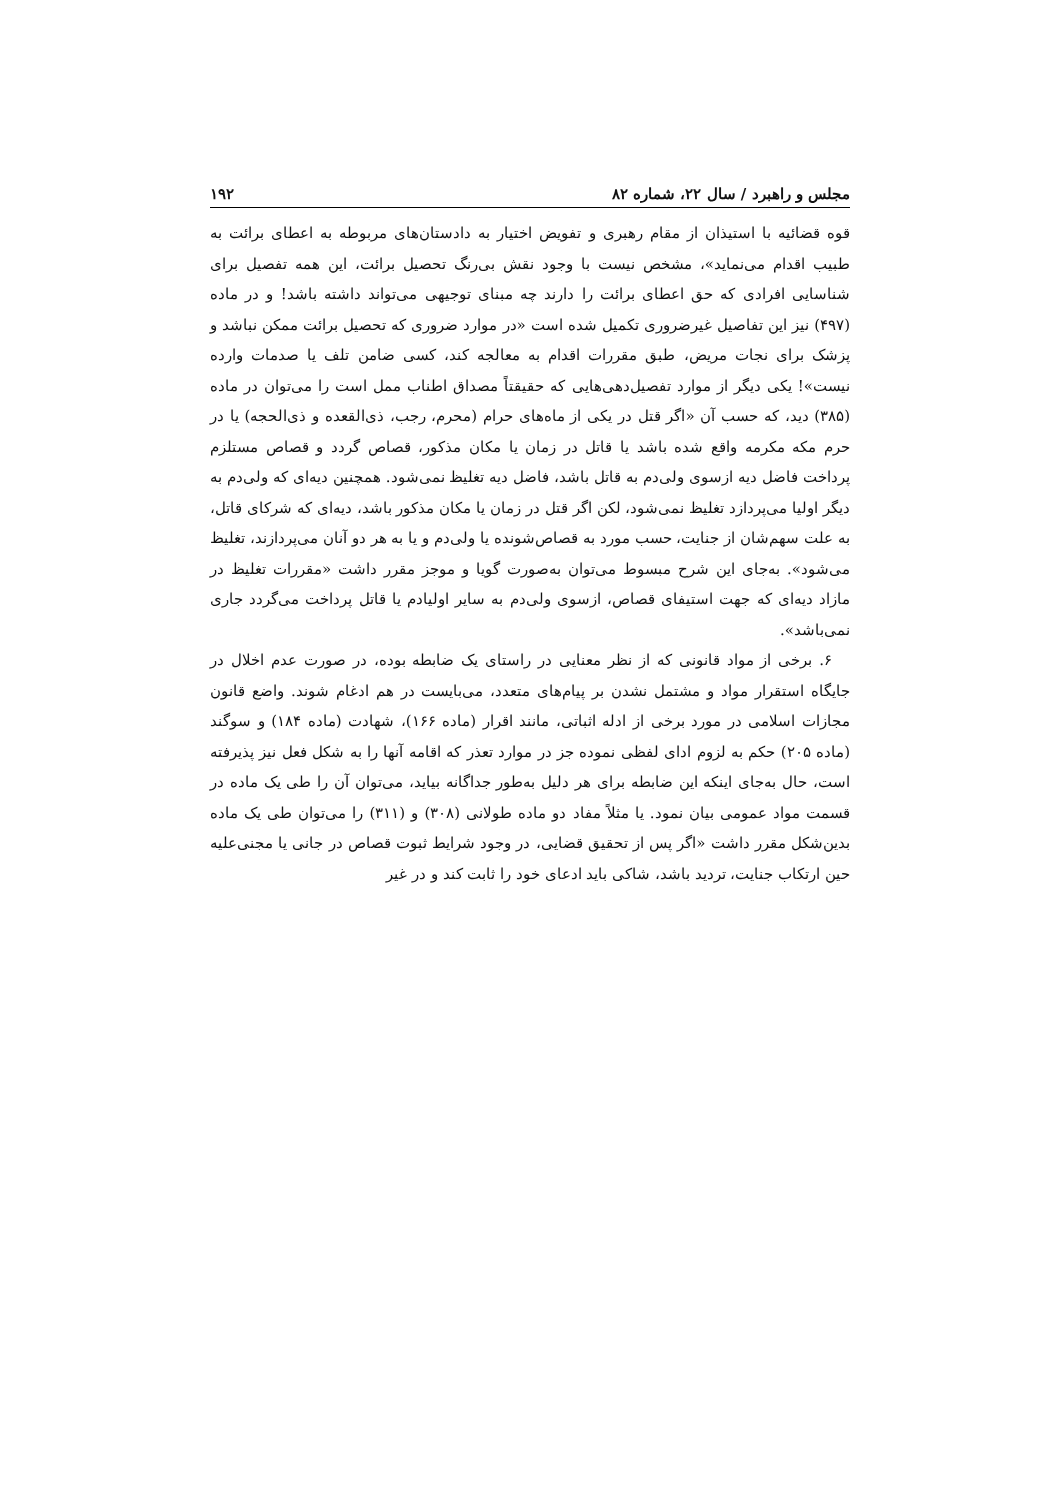مجلس و راهبرد / سال ۲۲، شماره ۸۲ ۱۹۲
قوه قضائیه با استیذان از مقام رهبری و تفویض اختیار به دادستان‌های مربوطه به اعطای برائت به طبیب اقدام می‌نماید»، مشخص نیست با وجود نقش بی‌رنگ تحصیل برائت، این همه تفصیل برای شناسایی افرادی که حق اعطای برائت را دارند چه مبنای توجیهی می‌تواند داشته باشد! و در ماده (۴۹۷) نیز این تفاصیل غیرضروری تکمیل شده است «در موارد ضروری که تحصیل برائت ممکن نباشد و پزشک برای نجات مریض، طبق مقررات اقدام به معالجه کند، کسی ضامن تلف یا صدمات وارده نیست»! یکی دیگر از موارد تفصیل‌دهی‌هایی که حقیقتاً مصداق اطناب ممل است را می‌توان در ماده (۳۸۵) دید، که حسب آن «اگر قتل در یکی از ماه‌های حرام (محرم، رجب، ذی‌القعده و ذی‌الحجه) یا در حرم مکه مکرمه واقع شده باشد یا قاتل در زمان یا مکان مذکور، قصاص گردد و قصاص مستلزم پرداخت فاضل دیه ازسوی ولی‌دم به قاتل باشد، فاضل دیه تغلیظ نمی‌شود. همچنین دیه‌ای که ولی‌دم به دیگر اولیا می‌پردازد تغلیظ نمی‌شود، لکن اگر قتل در زمان یا مکان مذکور باشد، دیه‌ای که شرکای قاتل، به علت سهم‌شان از جنایت، حسب مورد به قصاص‌شونده یا ولی‌دم و یا به هر دو آنان می‌پردازند، تغلیظ می‌شود». به‌جای این شرح مبسوط می‌توان به‌صورت گویا و موجز مقرر داشت «مقررات تغلیظ در مازاد دیه‌ای که جهت استیفای قصاص، ازسوی ولی‌دم به سایر اولیادم یا قاتل پرداخت می‌گردد جاری نمی‌باشد».
۶. برخی از مواد قانونی که از نظر معنایی در راستای یک ضابطه بوده، در صورت عدم اخلال در جایگاه استقرار مواد و مشتمل نشدن بر پیام‌های متعدد، می‌بایست در هم ادغام شوند. واضع قانون مجازات اسلامی در مورد برخی از ادله اثباتی، مانند اقرار (ماده ۱۶۶)، شهادت (ماده ۱۸۴) و سوگند (ماده ۲۰۵) حکم به لزوم ادای لفظی نموده جز در موارد تعذر که اقامه آنها را به شکل فعل نیز پذیرفته است، حال به‌جای اینکه این ضابطه برای هر دلیل به‌طور جداگانه بیاید، می‌توان آن را طی یک ماده در قسمت مواد عمومی بیان نمود. یا مثلاً مفاد دو ماده طولانی (۳۰۸) و (۳۱۱) را می‌توان طی یک ماده بدین‌شکل مقرر داشت «اگر پس از تحقیق قضایی، در وجود شرایط ثبوت قصاص در جانی یا مجنی‌علیه حین ارتکاب جنایت، تردید باشد، شاکی باید ادعای خود را ثابت کند و در غیر